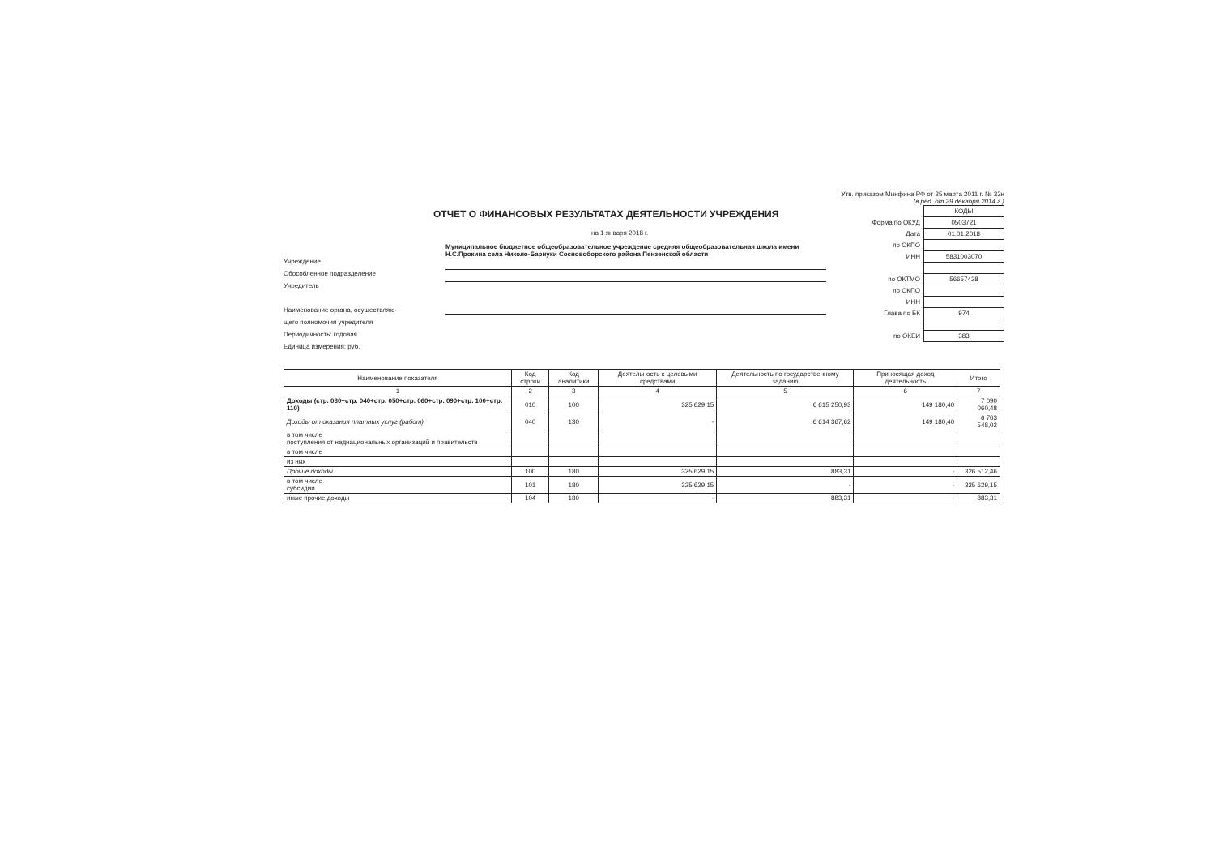Утв. приказом Минфина РФ от 25 марта 2011 г. № 33н
(в ред. от 29 декабря 2014 г.)
ОТЧЕТ О ФИНАНСОВЫХ РЕЗУЛЬТАТАХ ДЕЯТЕЛЬНОСТИ УЧРЕЖДЕНИЯ
на 1 января 2018 г.
Учреждение
Обособленное подразделение
Учредитель
Наименование органа, осуществляю-
щего полномочия учредителя
Периодичность: годовая
Единица измерения: руб.
Муниципальное бюджетное общеобразовательное учреждение средняя общеобразовательная школа имени Н.С.Прокина села Николо-Барнуки Сосновоборского района Пензенской области
| | КОДЫ |
| Форма по ОКУД | 0503721 |
| Дата | 01.01.2018 |
| по ОКПО | |
| ИНН | 5831003070 |
| по ОКТМО | 56657428 |
| по ОКПО | |
| ИНН | |
| Глава по БК | 974 |
| по ОКЕИ | 383 |
| Наименование показателя | Код строки | Код аналитики | Деятельность с целевыми средствами | Деятельность по государственному заданию | Приносящая доход деятельность | Итого |
| --- | --- | --- | --- | --- | --- | --- |
| 1 | 2 | 3 | 4 | 5 | 6 | 7 |
| Доходы (стр. 030+стр. 040+стр. 050+стр. 060+стр. 090+стр. 100+стр. 110) | 010 | 100 | 325 629,15 | 6 615 250,93 | 149 180,40 | 7 090 060,48 |
| Доходы от оказания платных услуг (работ) | 040 | 130 | - | 6 614 367,62 | 149 180,40 | 6 763 548,02 |
| в том числе поступления от наднациональных организаций и правительств | | | | | | |
| в том числе | | | | | | |
| из них | | | | | | |
| Прочие доходы | 100 | 180 | 325 629,15 | 883,31 | - | 326 512,46 |
| в том числе субсидии | 101 | 180 | 325 629,15 | - | - | 325 629,15 |
| иные прочие доходы | 104 | 180 | - | 883,31 | - | 883,31 |